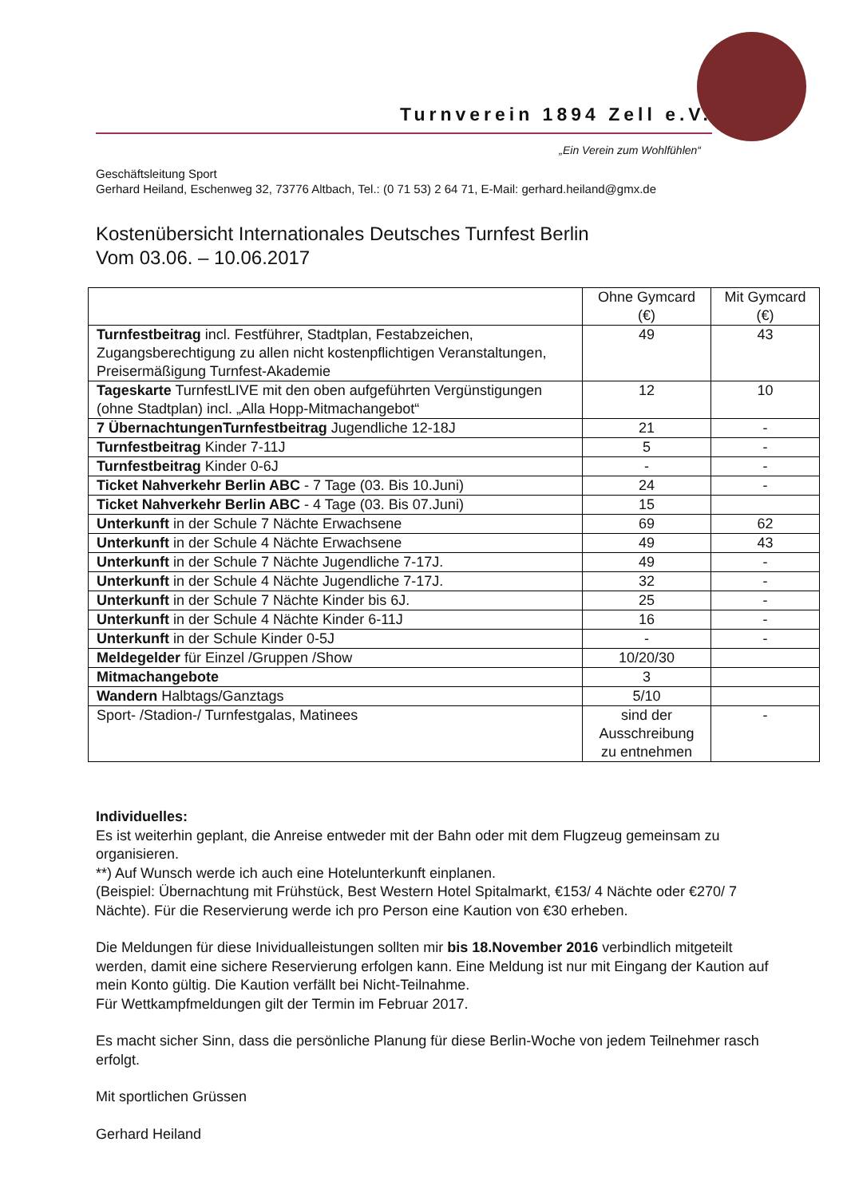Turnverein 1894 Zell e.V.
„Ein Verein zum Wohlfühlen“
Geschäftsleitung Sport
Gerhard Heiland, Eschenweg 32, 73776 Altbach, Tel.: (0 71 53) 2 64 71, E-Mail: gerhard.heiland@gmx.de
Kostenübersicht Internationales Deutsches Turnfest Berlin
Vom 03.06. – 10.06.2017
| | Ohne Gymcard (€) | Mit Gymcard (€) |
| --- | --- | --- |
| Turnfestbeitrag incl. Festführer, Stadtplan, Festabzeichen, Zugangsberechtigung zu allen nicht kostenpflichtigen Veranstaltungen, Preisermäßigung Turnfest-Akademie | 49 | 43 |
| Tageskarte TurnfestLIVE mit den oben aufgeführten Vergünstigungen (ohne Stadtplan) incl. „Alla Hopp-Mitmachangebot“ | 12 | 10 |
| 7 ÜbernachtungenTurnfestbeitrag Jugendliche 12-18J | 21 | - |
| Turnfestbeitrag Kinder 7-11J | 5 | - |
| Turnfestbeitrag Kinder 0-6J | - | - |
| Ticket Nahverkehr Berlin ABC - 7 Tage (03. Bis 10.Juni) | 24 | - |
| Ticket Nahverkehr Berlin ABC - 4 Tage (03. Bis 07.Juni) | 15 | |
| Unterkunft in der Schule 7 Nächte Erwachsene | 69 | 62 |
| Unterkunft in der Schule 4 Nächte Erwachsene | 49 | 43 |
| Unterkunft in der Schule 7 Nächte Jugendliche 7-17J. | 49 | - |
| Unterkunft in der Schule 4 Nächte Jugendliche 7-17J. | 32 | - |
| Unterkunft in der Schule 7 Nächte Kinder bis 6J. | 25 | - |
| Unterkunft in der Schule 4 Nächte Kinder 6-11J | 16 | - |
| Unterkunft in der Schule Kinder 0-5J | - | - |
| Meldegelder für Einzel /Gruppen /Show | 10/20/30 | |
| Mitmachangebote | 3 | |
| Wandern Halbtags/Ganztags | 5/10 | |
| Sport- /Stadion-/ Turnfestgalas, Matinees | sind der Ausschreibung zu entnehmen | - |
Individuelles:
Es ist weiterhin geplant, die Anreise entweder mit der Bahn oder mit dem Flugzeug gemeinsam zu organisieren.
**) Auf Wunsch werde ich auch eine Hotelunterkunft einplanen.
(Beispiel: Übernachtung mit Frühstück, Best Western Hotel Spitalmarkt, €153/ 4 Nächte oder €270/ 7 Nächte). Für die Reservierung werde ich pro Person eine Kaution von €30 erheben.
Die Meldungen für diese Inividualleistungen sollten mir bis 18.November 2016 verbindlich mitgeteilt werden, damit eine sichere Reservierung erfolgen kann. Eine Meldung ist nur mit Eingang der Kaution auf mein Konto gültig. Die Kaution verfällt bei Nicht-Teilnahme.
Für Wettkampfmeldungen gilt der Termin im Februar 2017.
Es macht sicher Sinn, dass die persönliche Planung für diese Berlin-Woche von jedem Teilnehmer rasch erfolgt.
Mit sportlichen Grüssen
Gerhard Heiland